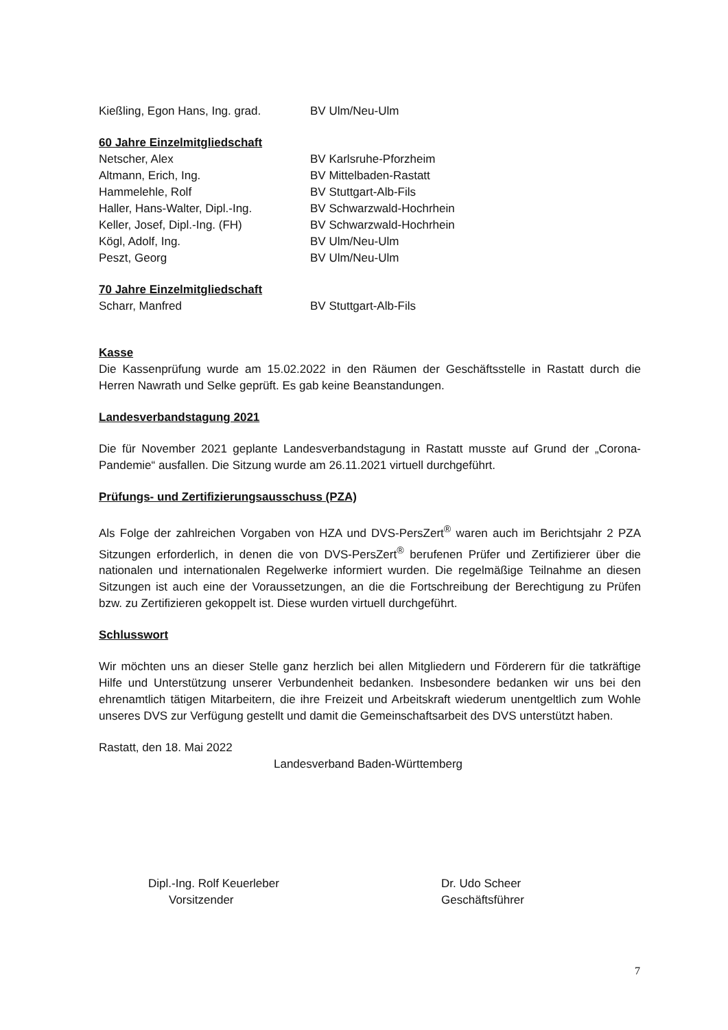| Kießling, Egon Hans, Ing. grad. | BV Ulm/Neu-Ulm |
60 Jahre Einzelmitgliedschaft
| Netscher, Alex | BV Karlsruhe-Pforzheim |
| Altmann, Erich, Ing. | BV Mittelbaden-Rastatt |
| Hammelehle, Rolf | BV Stuttgart-Alb-Fils |
| Haller, Hans-Walter, Dipl.-Ing. | BV Schwarzwald-Hochrhein |
| Keller, Josef, Dipl.-Ing. (FH) | BV Schwarzwald-Hochrhein |
| Kögl, Adolf, Ing. | BV Ulm/Neu-Ulm |
| Peszt, Georg | BV Ulm/Neu-Ulm |
70 Jahre Einzelmitgliedschaft
| Scharr, Manfred | BV Stuttgart-Alb-Fils |
Kasse
Die Kassenprüfung wurde am 15.02.2022 in den Räumen der Geschäftsstelle in Rastatt durch die Herren Nawrath und Selke geprüft. Es gab keine Beanstandungen.
Landesverbandstagung 2021
Die für November 2021 geplante Landesverbandstagung in Rastatt musste auf Grund der „Corona-Pandemie“ ausfallen. Die Sitzung wurde am 26.11.2021 virtuell durchgeführt.
Prüfungs- und Zertifizierungsausschuss (PZA)
Als Folge der zahlreichen Vorgaben von HZA und DVS-PersZert<sup>®</sup> waren auch im Berichtsjahr 2 PZA Sitzungen erforderlich, in denen die von DVS-PersZert<sup>®</sup> berufenen Prüfer und Zertifizierer über die nationalen und internationalen Regelwerke informiert wurden. Die regelmäßige Teilnahme an diesen Sitzungen ist auch eine der Voraussetzungen, an die die Fortschreibung der Berechtigung zu Prüfen bzw. zu Zertifizieren gekoppelt ist. Diese wurden virtuell durchgeführt.
Schlusswort
Wir möchten uns an dieser Stelle ganz herzlich bei allen Mitgliedern und Förderern für die tatkräftige Hilfe und Unterstützung unserer Verbundenheit bedanken. Insbesondere bedanken wir uns bei den ehrenamtlich tätigen Mitarbeitern, die ihre Freizeit und Arbeitskraft wiederum unentgeltlich zum Wohle unseres DVS zur Verfügung gestellt und damit die Gemeinschaftsarbeit des DVS unterstützt haben.
Rastatt, den 18. Mai 2022
Landesverband Baden-Württemberg
Dipl.-Ing. Rolf Keuerleber
Vorsitzender
Dr. Udo Scheer
Geschäftsführer
7